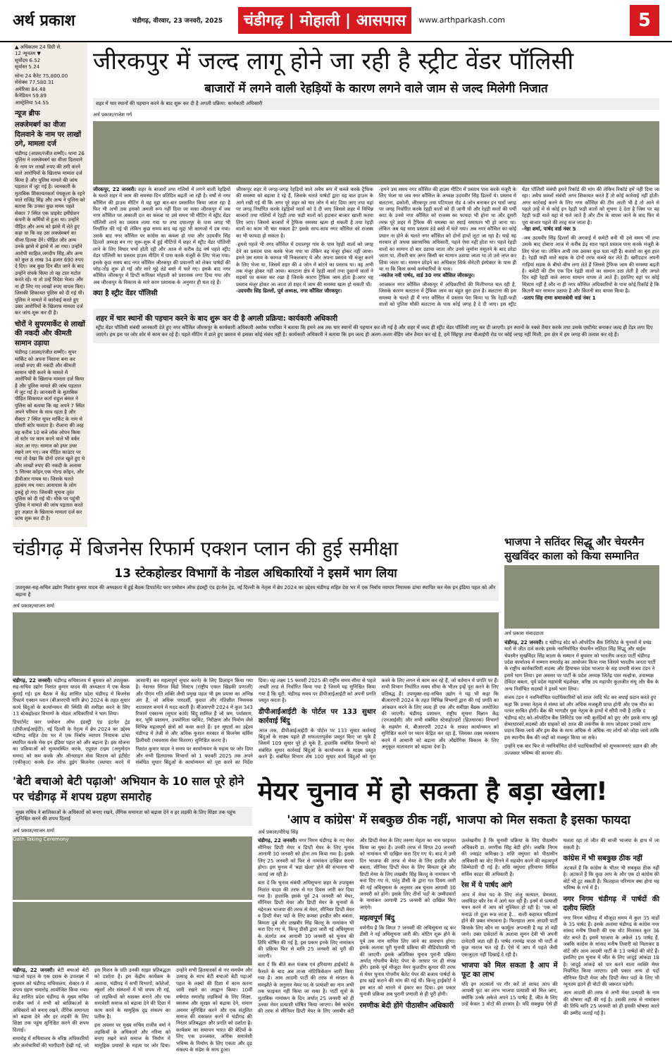अर्थ प्रकाश
चंडीगढ़, वीरवार, 23 जनवरी, 2025
चंडीगढ़ | मोहाली | आसपास
www.arthparkash.com
5
▲ अधिकतम 24 डिग्री से.
12 न्यूनतम ▼
सूर्योदय 6.52
सूर्यास्त 5.24
सोना 24 कैरेट 75,800.00
सेंसेक्स 77,580.31
अमेरिका 84.48
कैनेडियन 59.89
आस्ट्रेलिया 54.55
न्यूज ब्रीफ
लक्जेमबर्ग का वीजा दिलवाने के नाम पर लाखों ठगे, मामला दर्ज
चंडीगढ़ (अप्रस/रंजीत शम्मी)। थाना 26 पुलिस ने लक्जेमबर्ग का वीजा दिलवाने के नाम पर लाखों रुपए की ठगी करने वाले आरोपियों के खिलाफ मामला दर्ज किया है और पुलिस मामले की जांच पड़ताल में जुट गई है। जानकारी के मुताबिक शिकायतकर्ता पंचकूला के रहने वाले राजिंद्र सिंह और अन्य ने पुलिस को बताया कि उनका कुछ समय पहले सेक्टर 7 स्थित एक प्राइवेट इमीग्रेशन कंपनी के कर्मियों से हुआ था। उन्होंने पीड़ित और अन्य को झांसे में लेते हुए कहा था कि वह उस लक्जेमबर्ग का वीजा दिलवा देंगे। पीड़ित और अन्य उनके झांसे में झांसे में आ गया। उन्होंने आरोपी साहिल,जगदीप सिंह,और अन्य को कुल 8 लाख 34 हजार 690 रुपए दे दिए। जब कुछ दिन बीत जाने के बाद उन्होंने संपर्क किया तो वह टाल मटोल करते रहें। ना तो उन्हें विदेश भेजा। और ना ही लिए गए लाखों रुपए वापस किए। जिसकी शिकायत पुलिस को दी गई थी। पुलिस ने मामले में कार्रवाई करते हुए उक्त आरोपियों के खिलाफ मामला दर्ज कर जांच शुरू कर दी है।
चोरों ने सुपरमार्केट से लाखों की नकदी और कीमती सामान उड़ाया
चंडीगढ़ (अप्रस/रंजीत शम्मी)। सुपर मार्किट को अपना निशाना बना कर लाखों रुपए की नकदी और कीमती सामान चोरी करने के मामले में आरोपियों के खिलाफ मामला दर्ज किया है और पुलिस मामले की जांच पड़ताल में जुट गई है। जानकारी के मुताबिक पीड़ित शिकायत कर्ता राहुल बंसल ने पुलिस को बताया कि वह अपने 7 स्थित अपने परिवार के साथ रहता है और सैक्टर 7 स्थित सुपर मार्किट के नाम से ग्रॉसरी स्टोर चलाता है। रोजाना की तरह वह करीब 10 बजे लॉक ओपन किया तो स्टोर पर काम करने वाले भी वर्कर अंदर आ गए। सामान को इधर उधर रखने लग गए। जब पीड़ित काउंटर पर गया तो देखा कि दोनों दराज खुले हुए थे और लाखों रुपए की नकदी के अलावा 5 सिल्वर कॉइन,एक गोल्ड कॉइन, और डीवीआर गायब था। जिसके चलते हड़कंप मच गया। आसपास के लोग इकट्ठे हो गए। जिसकी सूचना तुरंत पुलिस को दी गई थी। मौके पर पहुंची पुलिस ने मामले की जांच पड़ताल करते हुए अज्ञात के खिलाफ मामला दर्ज कर जांच शुरू कर दी है।
जीरकपुर में जल्द लागू होने जा रही है स्ट्रीट वेंडर पॉलिसी
बाजारों में लगने वाली रेहड़ियों के कारण लगने वाले जाम से जल्द मिलेगी निजात
शहर में चार स्थानों की पहचान करने के बाद शुरू कर दी है अगली प्रक्रिया: कार्यकारी अधिकारी
अर्थ प्रकाश/राजेश गर्ग
जीरकपुर, 22 जनवरी। शहर के बाजारों तथा गलियों में लगने वाली रेहड़ियों के चलते शहर में जाम की समस्या दिन प्रतिदिन बढ़ती जा रही है। वर्षों से नगर कौंसिल की हाउस मीटिंग में यह मुद्दा बार-बार प्रस्तावित किया जाता रहा है फिर भी अभी तक इसको अमली रूप नहीं दिया जा सका जीरकपुर में जब नगर कौंसिल पर अकाली दल का कब्जा था उसे समय भी मीटिंग में स्ट्रीट वेंडर पॉलिसी लाने का प्रस्ताव लाया गया था तथा दयालपुर के पास जगह भी निर्धारित की गई थी लेकिन कुछ समय बाद वह मुद्दा भी कागजों में दब गया। उसके बाद नगर कौंसिल पर कांग्रेस का कब्जा हो गया और उदयवीर सिंह ढिल्लों अध्यक्ष बन गए शुरू-शुरू में हुई मीटिंगों में शहर में स्ट्रीट वेंडर पॉलिसी लाने के लिए विचार चर्चा होती रही और आज से करीब डेढ़ वर्ष पहले स्ट्रीट वेंडर पॉलिसी का प्रस्ताव हाउस मीटिंग में पास करके मंजूरी के लिए भेजा गया। इसके कुछ समय बाद नगर कौंसिल जीरकपुर की प्रधानगी को लेकर पार्षदों की जोड़-तोड़ शुरू हो गई और सारे मुद्दे ठंडे बस्ते में चले गए। इसके बाद नगर कौंसिल जीरकपुर में डिप्टी कमिश्नर मोहाली को प्रशासक लगा दिया गया और अब जीरकपुर के विकास के सारे काम प्रशासक के अनुसार ही चल रहे हैं।
क्या है स्ट्रीट वेंडर पॉलिसी
जीरकपुर शहर में जगह-जगह रेहड़ियों वाले अवैध रूप में कब्जे करके ट्रैफिक की समस्या को बढ़ावा दे रहे हैं, जिसके चलते पार्षदों द्वारा यह बात हाउस के आगे रखी गई थी कि अगर पूरे शहर को चार जोन में बांट दिया जाए तथा वहां पर जगह निर्धारित करके रेहड़ियों वालों को दे दी जाए जिससे शहर में विभिन्न बाजारों तथा गलियों में रेहड़ी तथा फड़ी वालों को हटाकर बाजार खाली करवा लिए जाए। जिससे बाजारों में ट्रैफिक समस्या खत्म हो सकती है तथा रेहड़ी वालों का काम भी चल सकता है? इसके साथ-साथ नगर कौंसिल को राजस्व का भी फायदा हो सकता है।
-हमसे पहले भी नगर कौंसिल में दयालपुर गांव के पास रेहड़ी वालों को जगह देने का प्रस्ताव पास करके भेजा गया था लेकिन वह मंजूर होकर नहीं आया। हमने उस समय के कागज भी निकलवाए थे और अपना प्रस्ताव भी मंजूर करने के लिए भेजा था, जिसमें शहर की 4 जोन में बांटने का प्रस्ताव था। वह अभी तक मंजूर होकर नहीं आया। बलटाना क्षेत्र में रेहड़ी वालों तथा दुकानों वालों ने सड़कों पर कब्जा कर रखा है जिसके कारण ट्रैफिक जाम होता है।अगर यह प्रस्ताव मंजूर होकर आ जाता तो शहर में जाम की समस्या खत्म हो सकती थी।
-उदयवीर सिंह ढिल्लों, पूर्व अध्यक्ष, नगर कौंसिल जीरकपुर।
-हमने उस समय नगर कौंसिल की हाउस मीटिंग में प्रस्ताव पास करके मंजूरी के लिए भेजा था जब नगर कौंसिल के अध्यक्ष उदयवीर सिंह ढिल्लों थे। प्रस्ताव में बलटाना, ढकोली, जीरकपुर तथा पटियाला रोड 4 जोन बनाकर इन चारों जगह पर जगह निर्धारित करके रेहड़ी वालों को दी जानी थी और रेहड़ी वालों की पर्ची काट के उनसे नगर कौंसिल को राजस्व का फायदा भी होना था और दूसरी तरफ पूरे शहर में ट्रैफिक की समस्या का स्थाई समाधान भी हो जाना था। लेकिन अब यह सारा प्रस्ताव ठंडे बस्ते में चले गया। अब नगर कौंसिल का कोई प्रधान ना होने के चलते नगर कौंसिल को दोनों हाथों लूटा जा रहा है। चाहे वह सरकार हो अथवा प्रशासनिक अधिकारी, पहले ऐसा नहीं होता था। पहले रेहड़ी वालों का सामान दो बार उठाया जाता और उनसे जुर्माना वसूलने के बाद छोड़ा जाता था, तीसरी बार अगर किसी का सामान उठाया जाता था तो उसे जप्त कर लिया जाता था। सामान छोड़ने का अधिकार सिर्फ सेनेटरी इंस्पेक्टर के पास ही था ना कि किस कच्चे कर्मचारियों के पास।
-नवतेज नवी पार्षद, वार्ड 30 नगर कौंसिल जीरकपुर।
आजकल नगर कौंसिल जीरकपुर में अधिकारियों की मिलीभगत चल रही है, जिसके कारण बलटाना में ट्रैफिक जाम का बहुत बुरा हाल है। बलटाना की इस समस्या के चलते ही मैं नगर कौंसिल में प्रस्ताव पेश किया था कि रेहड़ी-फड़ी वालों को पुलिस चौकी बलटाना के पास कोई जगह है दे दी जाए। इस स्ट्रीट वेंडर पॉलिसी संबंधी हमने रिकॉर्ड की मांग की लेकिन रिकॉर्ड हमें नहीं दिया जा रहा। अवैध कब्जों संबंधी अगर शिकायत करते हैं तो कोई कार्रवाई नहीं होती। अगर कार्रवाई करने के लिए नगर कौंसिल की टीम आती भी है तो आने से पहले उन्हें में से कोई इन रेहड़ी फड़ी वालों को सूचना दे देता है जिस पर वह रेहड़ी फड़ी वाले वहां से चले जाते हैं और टीम के वापस जाने के बाद फिर से पूरा बाजार पहले की तरह सज जाता है।
-नेहा शर्मा, पार्षद वार्ड नंबर 5
-जब उदयवीर सिंह ढिल्लों की अगवाई में कमेटी बनी थी उसे समय भी तथा उसके बाद दोबारा आज से करीब डेढ़ साल पहले प्रस्ताव पास करके मंजूरी के लिए भेजा था। लेकिन अभी तक उसका कुछ पता नहीं है। बजारो का बुरा हाल है। रेहड़ी फड़ी वाले सड़क के दोनों तरफ कब्जे कर लेते हैं। खरीददार अपनी गाड़ियां सड़क के बीचो-बीच लगा लेते हैं जिससे ट्रैफिक जाम की समस्या बढ़ती है। कमेटी की टीम एक दिन रेहड़ी वालों का सामान उठा लेती है और अगले दिन वही रेहड़ी वाले अपना सामान वापस ले आते हैं। इसलिए यहां पर कोई सिस्टम नहीं है और ना ही नगर कौंसिल अधिकारियों के पास कोई रिकॉर्ड है कि कितनी बार सामान उठाया है और कितनी बार वापस किया है।
-प्रताप सिंह राणा समाजसेवी वार्ड नंबर 1
शहर में चार स्थानों की पहचान करने के बाद शुरू कर दी है अगली प्रक्रिया: कार्यकारी अधिकारी
स्ट्रीट वेंडर पॉलिसी संबंधी जानकारी देते हुए नगर कौंसिल जीरकपुर के कार्यकारी अधिकारी अशोक पथरिया ने बताया कि हमने अब तक चार स्थानों की पहचान कर ली गई है और शहर में जल्द ही स्ट्रीट वेंडर पॉलिसी लागू कर दी जाएगी। इन स्थानों के नक्शे तैयार करके तथा उसके एस्टीमेट बनाकर जल्द ही टेंडर लगा दिए जाएंगे। हम इस पर जोर शोर से काम कर रहे हैं। पहले मीटिंग में डाले हुए प्रस्ताव से इसका कोई संबंध नहीं है। कार्यकारी अधिकारी ने बताया कि हम जल्द ही अलग-अलग वेंडिंग जोन तैयार कर रहे है, हमें सिंहपुर तथा वीआईपी रोड पर कोई जगह नहीं मिली, इस क्षेत्र में हम जगह की तलाश कर रहे हैं।
चंडीगढ़ में बिजनेस रिफार्म एक्शन प्लान की हुई समीक्षा
13 स्टेकहोल्डर विभागों के नोडल अधिकारियों ने इसमें भाग लिया
उपायुक्त-सह-सचिव उद्योग निशांत कुमार यादव की अध्यक्षता में हुई बैठक डिपार्टमेंट फार प्रमोशन ऑफ इंडस्ट्री एंड इंटर्नल ट्रेड, नई दिल्ली के नेतृत्व में ब्रेप 2024 का उद्देश्य चंडीगढ़ सहित देश भर में एक निर्बाध व्यापार नियामक ढांचा स्थापित कर मेक इन इंडिया पहल को और बढ़ाना है
अर्थ प्रकाश/साजन शर्मा
चंडीगढ़, 22 जनवरी। चंडीगढ़ सचिवालय में बुधवार को उपायुक्त-सह-सचिव उद्योग निशांत कुमार यादव की अध्यक्षता में एक बैठक बुलाई गई। इस बैठक में केंद्र शासित प्रदेश चंडीगढ़ में बिजनेस रिफार्म एक्शन प्लान (बीआरएपी यानि ब्रेप) 2024 के तहत सुधार कार्य बिंदुओं के कार्यान्वयन की स्थिति की समीक्षा करने के लिए 13 स्टेकहोल्डर विभागों के नोडल अधिकारियों ने भाग लिया।
डिपार्टमेंट फार प्रमोशन ऑफ इंडस्ट्री एंड इंटर्नल ट्रेड (डीपीआईआईटी), नई दिल्ली के नेतृत्व में ब्रेप 2024 का उद्देश्य चंडीगढ़ सहित देश भर में एक निर्बाध व्यापार नियामक ढांचा स्थापित करके मेक इन इंडिया पहल को और बढ़ाना है। इस योजना का प्रक्रियाओं को सुव्यवस्थित करके, एप्रूवल टाइम (अनुमोदन समय) को कम करके और ऑनलाइन सेवा वितरण को इंटीग्रेट (एकीकृत) करके ईज ऑफ डूइंग बिजनेस (व्यापार करने में आसानी) कर महत्वपूर्ण सुधार करने) के लिए डिज़ाइन किया गया है। नेशनल सिंगल विंडो सिस्टम (राष्ट्रीय एकल खिड़की प्रणाली) और पीएम गति शक्ति जैसी प्रमुख पहल भी इस प्रयास का अभिन्न अंग हैं, जो अधिक पारदर्शी, कुशल और गतिशील नियामक वातावरण बनाने में मदद करती हैं। बीआरएपी 2024 में कुल 343 रिफार्म एक्शन्स (सुधार कार्य) बिंदु शामिल हैं जो श्रम, पर्यावरण, कर, भूमि प्रशासन, उपयोगिता परमिट, निरीक्षण और निर्माण जैसे विभिन्न महत्वपूर्ण क्षेत्रों को कवर करते हैं। इन सुधारों का उद्देश्य चंडीगढ़ में तेजी से और अधिक कुशल सरकार से बिजनेस सर्विस डिलीवरी (व्यवसाय सेवा वितरण) सुनिश्चित करना है।
निशांत कुमार यादव ने समय पर कार्यान्वयन के महत्व पर जोर दिया और सभी हितधारक विभागों को 1 फरवरी 2025 तक अपने संबंधित सुधार बिंदुओं के कार्यान्वयन को पूरा करने का निर्देश दिया। यह लक्ष्य 15 फरवरी 2025 की राष्ट्रीय समय सीमा से पहले अच्छी तरह से निर्धारित किया गया है जिसमें यह सुनिश्चित किया गया है कि यूटी, चंडीगढ़ समय पर डीपीआईआईटी को अपनी प्रगति प्रस्तुत करता है।
डीपीआईआईटी के पोर्टल पर 133 सुधार कार्रवाई बिंदु
आज तक, डीपीआईआईटी के पोर्टल पर 133 सुधार कार्रवाई बिंदुओं के साक्ष्य पहले ही सफलतापूर्वक प्रस्तुत किए जा चुके हैं जिसमें 109 सुधार पूरे हो चुके हैं, हालांकि संबंधित विभागों को संबंधित सुधार कार्रवाई बिंदुओं के कार्यान्वयन के साक्ष्य प्रस्तुत करने हैं। संबंधित विभाग शेष 100 सुधार कार्य बिंदुओं को पूरा करने के लिए लगन से काम कर रहे हैं, जो वर्तमान में प्रगति पर हैं। सभी विभाग निर्धारित समय सीमा के भीतर इन्हें पूरा करने के लिए प्रतिबद्ध हैं। उपायुक्त-सह-सचिव उद्योग ने यह भी कहा कि बीआरएपी 2024 के तहत विभिन्न विभागों द्वारा की गई प्रगति का आंकलन करने के लिए जल्द ही एक और समीक्षा बैठक आयोजित की जाएगी। चंडीगढ़ प्रशासन, राष्ट्रीय सूचना विज्ञान केंद्र (एनआईसी) और सभी संबंधित स्टेकहोल्डरों (हितधारक) विभागों के सहयोग से, बीआरएपी 2024 के सफल कार्यान्वयन को सुनिश्चित करने पर ध्यान केंद्रित कर रहा है, जिसका लक्ष्य व्यवसाय करने में आसानी को बढ़ाना और औद्योगिक विकास के लिए अनुकूल वातावरण को बढ़ावा देना है।
भाजपा ने सतिंदर सिद्धू और चेयरमैन सुखविंदर काला को किया सम्मानित
अर्थ प्रकाश संवाददाता
चंडीगढ़, 22 जनवरी। द चंडीगढ़ स्टेट को-ऑपरेटिव बैंक लिमिटेड के चुनावों में प्रचंड मतों से जीत दर्ज करके इसके नवनिर्वाचित चेयरमैन सतिंदर सिंह सिद्धू और वाईस चेयरमैन सुखविंदर सिंह काला के सम्मान में बुधवार को भारतीय जनता पार्टी चंडीगढ़ प्रदेश कार्यालय में सम्मान समारोह का आयोजन किया गया जिसमे भारतीय जनता पार्टी के राष्ट्रीय कार्यकारिणी सदस्य और हिमाचल प्रदेश भाजपा के सह प्रभारी संजय टंडन ने इसमें भाग लिया। इस अवसर पर पार्टी के प्रदेश अध्यक्ष जितेंद्र पाल मल्होत्रा, उपाध्यक्ष देविंदर बबला, पूर्व प्रदेश महामंत्री चंद्रशेखर, वरिष्ठ उप महापौर कुलजीत संधू और बैंक के अन्य निर्वाचित सदस्यों ने इसमें भाग लिया।
संजय टंडन ने नवनिर्वाचित पदाधिकारियों को शाल आदि भेंट कर बधाई प्रदान करते हुए कहा कि उनका नेतृत्व से संस्था को और अधिक मजबूती प्राप्त होगी और एक मील का पत्थर साबित होगी। बैंक की भागडौर युवा नेतृत्व के हाथों में सौंपी गयी है ताकि द चंडीगढ़ स्टेट को-ऑपरेटिव बैंक लिमिटेड एक नयी बुलंदियों को छूए और इसके साथ जुड़े शेयरधारकों,सदस्यों और ग्राहकों को आज की तकनीक के साथ जोड़कर उनको लाभ प्रदान किया जाये और इस बैंक के साथ अधिक से अधिक नए लोगों को जोड़ा जाये ताकि इस स्थानीय बैंक की जड़ों को मजबूत किया जा सके।
उन्होंने एक बार फिर से नवनिर्वाचित दोनों पदाधिकारियों को शुभकामनाएं प्रदान की और उज्जवल भविष्य की कामना की।
'बेटी बचाओ बेटी पढ़ाओ' अभियान के 10 साल पूरे होने पर चंडीगढ़ में शपथ ग्रहण समारोह
मुख्य सचिव ने बालिकाओं के अधिकारों को बनाए रखने, लैंगिक समानता को बढ़ावा देने व हर लड़की के लिए शिक्षा तक पहुंच सुनिश्चित करने की शपथ दिलाई
अर्थ प्रकाश/साजन शर्मा
Oath Taking Ceremony
चंडीगढ़, 22 जनवरी। बेटी बचाओ बेटी पढ़ाओ पहल के एक दशक के उपलक्ष्य में बुधवार को चंडीगढ़ सचिवालय, सेक्टर-9 में शपथ ग्रहण समारोह आयोजित किया गया। केंद्र शासित प्रदेश चंडीगढ़ के मुख्य सचिव राजीव वर्मा ने सभी को बालिकाओं के अधिकारों को बनाए रखने, लैंगिक समानता को बढ़ावा देने और हर लड़की के लिए शिक्षा तक पहुंच सुनिश्चित करने की शपथ दिलाई।
समारोह में सचिवालय के वरिष्ठ अधिकारियों और कर्मचारियों की भागीदारी देखी गई, जो इस मिशन के प्रति उनकी साझा प्रतिबद्धता को दर्शाता है। इस केंद्रीय कार्यक्रम के अलावा, चंडीगढ़ में सभी विभागों, कॉलेजों, स्कूलों और संस्थानों में भी शपथ ली गई, जो लड़कियों को सशक्त बनाने और एक समावेशी समाज को बढ़ावा देने की दिशा में काम करने के सामूहिक दृढ़ संकल्प का प्रतीक है।
इस अवसर पर मुख्य सचिव राजीव वर्मा ने लड़कियों के अधिकारों और गरिमा को बनाए रखने वाले समाज के निर्माण में सामूहिक प्रयासों के महत्व पर जोर दिया। उन्होंने सभी हितधारकों से नए समर्पण और उत्साह के साथ बेटी बचाओ बेटी पढ़ाओ पहल के लक्ष्यों की दिशा में काम करना जारी रखने का आह्वान किया। 10वीं वर्षगांठ समारोह लड़कियों के लिए शिक्षा, स्वास्थ्य और सुरक्षा को बढ़ावा देने, समान अवसर सुनिश्चित करने और एक संतुलित समाज की वकालत करने में चंडीगढ़ की निरंतर प्रतिबद्धता और प्रगति को दर्शाता है। कार्यक्रम का समापन भारत की बेटियों के लिए एक उज्जवल, अधिक समावेशी भविष्य के निर्माण के लिए एकता और दृढ़ संकल्प के संदेश के साथ हुआ।
मेयर चुनाव में हो सकता है बड़ा खेला!
'आप व कांग्रेस' में सबकुछ ठीक नहीं, भाजपा को मिल सकता है इसका फायदा
अर्थ प्रकाश/वीरेन्द्र सिंह
चंडीगढ़, 22 जनवरी। नगर निगम चंडीगढ़ के नए मेयर सीनियर डिप्टी मेयर व डिप्टी मेयर के लिए चुनाव आगामी 30 जनवरी को होना तय किया गया है। इसके लिए 25 जनवरी को फिर से नामांकन दाखिल करना होगा। इस चुनाव में 'बड़ा खेला' होने की संभावना भी जताई जा रही है।
बता दें कि चुनाव संबंधी अधिसूचना शहर के उपायुक्त निशांत यादव की तरफ से गत दिवस जारी कर दिया गया है। हालांकि इसके पूर्व 24 जनवरी को मेयर, सीनियर डिप्टी मेयर और डिप्टी मेयर के चुनावों के मद्देनजर भाजपा की तरफ से मेयर, सीनियर डिप्टी मेयर व डिप्टी मेयर पदों के लिए क्रमशः हरप्रीत कौर बबला, बिमला दुबे और लखबीर सिंह बिल्लू के नामांकन भी करा दिए गए थे, किन्तु डीसी द्वारा जारी नई अधिसूचना के अंतर्गत अब आगामी 30 जनवरी को चुनाव की तिथि घोषित की गई है, इस प्रकार इनके लिए नामांकन की प्रक्रिया फिर से यानि 25 जनवरी को पूरी की जाएगी।
बता दें कि बीते कल पंजाब एवं हरियाणा हाईकोर्ट के फैसले के बाद अब ताजा नोटिफिकेशन जारी किया गया है। आम आदमी पार्टी की तरफ से संगठन के समझौते के अनुसार मेयर पद के प्रत्याशी का नाम अभी तक फाइनल नहीं किया जा सका है। पार्टी सूत्रों के मुताबिक नामांकन के दिन अर्थात् 25 जनवरी को ही उनका मेयर प्रत्याशी घोषित किया जाएगा। वैसे कांग्रेस की तरफ से सीनियर डिप्टी मेयर के लिए जसबीर बंटी और डिप्टी मेयर के लिए तरुणा मेहता का नाम फाइनल किया जा चुका है। उनकी तरफ से विगत 20 जनवरी को नामांकन भी दाखिल करा दिए गए थे। बाद में उसी दिन भाजपा की तरफ से मेयर के लिए हरप्रीत कौर बबला, सीनियर डिप्टी मेयर के लिए बिमला दुबे और डिप्टी मेयर के लिए लखबीर सिंह बिल्लू के नामांकन भी करा दिए गए थे, परंतु डीसी के द्वारा गत दिवस जारी की गई अधिसूचना के अनुसार अब चुनाव आगामी 30 जनवरी को होंगे। इसके लिए तीनों पदों के उम्मीदवारों के नामांकन आगामी 25 जनवरी को दाखिल किए जाएंगे।
महत्वपूर्ण बिंदु
वर्णनीय है कि विगत 7 जनवरी की अधिसूचना रद्द कर डीसी ने नई अधिसूचना जारी की। वोटिंग शुरू होने के पूर्व तक नाम वापिस लिए जाने का प्रावधान होगा। इसके अलावा पूरी चुनावी प्रक्रिया की वीडियोग्राफी भी की जाएगी। इसके अतिरिक्त चुनाव पुरानी प्रक्रिया अर्थात् गोपनीय बैलेट पेपर के आधार पर ही संपन्न होंगे। इसके पूर्व मौजूदा मेयर कुलदीप कुमार की तरफ से मेयर चुनाव गोपनीय बैलेट पेपर की बजाय पार्षदों के हाथ खड़े कराने की मांग की गई थी। किन्तु हाईकोर्ट ने इस बात को मानने से इंकार कर दिया। इस प्रकार चुनावी प्रक्रिया अब पुरानी प्रणाली से ही पूरी होगी।
रमणीक बेदी होंगे पीठासीन अधिकारी
उल्लेखनीय है कि चुनावी प्रक्रिया के लिए पीठासीन अधिकारी डा. रमणीक सिंह बेदी होंगे। जबकि निगम की ज्वाइंट कमिश्नर-3 शशि वसुंधरा को पीठासीन अधिकारी का वोट गिनने में सहयोग करने की महत्वपूर्ण जिम्मेदारी दी गई है। शशि वसुंधरा हरियाणा सिविल सर्विस काडर की अधिकारी हैं।
रेस में ये पार्षद आगे
आप में मेयर पद के लिए अंजु कत्याल, प्रेमलता, जसविंदर कौर रेस में आगे चल रही हैं। इनमें से प्रत्याशी चयन करने में आप को मुश्किल हो रही है। 'एक को मनाऊं तो दूजा रूठ जाता है... वाली कहावत चरितार्थ होने की प्रबल संभावना है। फिलहाल आम आदमी पार्टी किसके लिए कौन सा फार्मूला अपनाती है यह तो वही जाने। उक्त दावेदारों के अलावा सुमन देवी भी अपनी दावेदारी जता रही हैं। पार्षद रामचंद्र यादव भी पार्टी से कुछ नाराज चल रहे हैं। ऐसे में आप में पहले जैसी एकजुटता नहीं दिखाई दे रही है।
भाजपा को मिल सकता है आप में फूट का लाभ
यदि इन अटकलों पर गौर करें तो शायद आप की आपसी फूट का लाभ भाजपा प्रत्याशी को मिल जाए, क्योंकि उनके अकेले अपने 15 पार्षद हैं, जीत के लिए उन्हें केवल 3 वोटों की दरकार है। यदि सबकुछ ऐसे ही चलता रहा तो जीत की बाजी भाजपा के हाथ में जा सकती है।
कांग्रेस में भी सबकुछ ठीक नहीं
अटकलें हैं कि कांग्रेस के भीतर भी सबकुछ ठीक नहीं है। अटकलें हैं कि कुछ आप के और एक दो कांग्रेस की वोटें भी टूट सकती हैं। फिलहाल परिणाम क्या होगा यह भविष्य के गर्भ में है।
नगर निगम चंडीगढ़ में पार्षदों की दलीय स्थिति
नगर निगम चंडीगढ़ में मौजूदा समय में कुल 35 वार्डों के 35 पार्षद हैं। इसके अलावा चंडीगढ़ के कांग्रेस नगर सांसद मनीष तिवारी की एक वोट मिलाकर कुल 36 वोट बनते हैं। इसमें भाजपा के अकेले 15 पार्षद हैं, जबकि कांग्रेस के सांसद मनीष तिवारी को मिलाकर 8 वोटें और आम आदमी पार्टी के 13 पार्षदों की वोटें हैं। इसलिए इस चुनाव में जीत के लिए जादुई आंकड़ा 18 है। जादुई आंकड़े को पार करने वाला व्यक्ति मेयर निर्वाचित किया जाएगा। इसी प्रकार अन्य दो पदों सीनियर डिप्टी मेयर और डिप्टी मेयर पदों के लिए भी न्यूनतम इतने ही वोटों की जरूरत पड़ेगी।
आम आदमी की तरफ से अभी मेयर प्रत्याशी के नाम की घोषणा नहीं की गई है। उसकी तरफ से नामांकन की तिथि यानि 25 जनवरी को ही इसकी घोषणा करने की उम्मीद जताई गई है।